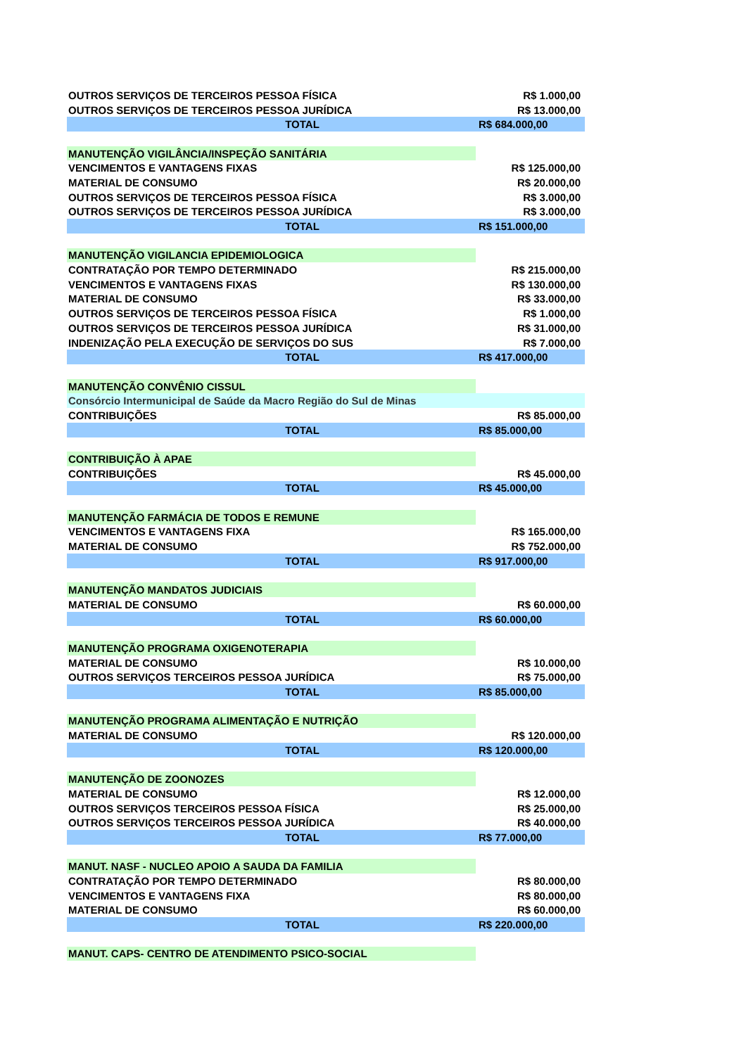| OUTROS SERVIÇOS DE TERCEIROS PESSOA FÍSICA | R$ 1.000,00 |
| OUTROS SERVIÇOS DE TERCEIROS PESSOA JURÍDICA | R$ 13.000,00 |
| TOTAL | R$ 684.000,00 |
| MANUTENÇÃO VIGILÂNCIA/INSPEÇÃO SANITÁRIA | |
| VENCIMENTOS E VANTAGENS FIXAS | R$ 125.000,00 |
| MATERIAL DE CONSUMO | R$ 20.000,00 |
| OUTROS SERVIÇOS DE TERCEIROS PESSOA FÍSICA | R$ 3.000,00 |
| OUTROS SERVIÇOS DE TERCEIROS PESSOA JURÍDICA | R$ 3.000,00 |
| TOTAL | R$ 151.000,00 |
| MANUTENÇÃO VIGILANCIA EPIDEMIOLOGICA | |
| CONTRATAÇÃO POR TEMPO DETERMINADO | R$ 215.000,00 |
| VENCIMENTOS E VANTAGENS FIXAS | R$ 130.000,00 |
| MATERIAL DE CONSUMO | R$ 33.000,00 |
| OUTROS SERVIÇOS DE TERCEIROS PESSOA FÍSICA | R$ 1.000,00 |
| OUTROS SERVIÇOS DE TERCEIROS PESSOA JURÍDICA | R$ 31.000,00 |
| INDENIZAÇÃO PELA EXECUÇÃO DE SERVIÇOS DO SUS | R$ 7.000,00 |
| TOTAL | R$ 417.000,00 |
| MANUTENÇÃO CONVÊNIO CISSUL | |
| Consórcio Intermunicipal de Saúde da Macro Região do Sul de Minas | |
| CONTRIBUIÇÕES | R$ 85.000,00 |
| TOTAL | R$ 85.000,00 |
| CONTRIBUIÇÃO À APAE | |
| CONTRIBUIÇÕES | R$ 45.000,00 |
| TOTAL | R$ 45.000,00 |
| MANUTENÇÃO FARMÁCIA DE TODOS E REMUNE | |
| VENCIMENTOS E VANTAGENS FIXA | R$ 165.000,00 |
| MATERIAL DE CONSUMO | R$ 752.000,00 |
| TOTAL | R$ 917.000,00 |
| MANUTENÇÃO MANDATOS JUDICIAIS | |
| MATERIAL DE CONSUMO | R$ 60.000,00 |
| TOTAL | R$ 60.000,00 |
| MANUTENÇÃO PROGRAMA OXIGENOTERAPIA | |
| MATERIAL DE CONSUMO | R$ 10.000,00 |
| OUTROS SERVIÇOS TERCEIROS PESSOA JURÍDICA | R$ 75.000,00 |
| TOTAL | R$ 85.000,00 |
| MANUTENÇÃO PROGRAMA ALIMENTAÇÃO E NUTRIÇÃO | |
| MATERIAL DE CONSUMO | R$ 120.000,00 |
| TOTAL | R$ 120.000,00 |
| MANUTENÇÃO DE ZOONOZES | |
| MATERIAL DE CONSUMO | R$ 12.000,00 |
| OUTROS SERVIÇOS TERCEIROS PESSOA FÍSICA | R$ 25.000,00 |
| OUTROS SERVIÇOS TERCEIROS PESSOA JURÍDICA | R$ 40.000,00 |
| TOTAL | R$ 77.000,00 |
| MANUT. NASF - NUCLEO APOIO A SAUDA DA FAMILIA | |
| CONTRATAÇÃO POR TEMPO DETERMINADO | R$ 80.000,00 |
| VENCIMENTOS E VANTAGENS FIXA | R$ 80.000,00 |
| MATERIAL DE CONSUMO | R$ 60.000,00 |
| TOTAL | R$ 220.000,00 |
| MANUT. CAPS- CENTRO DE ATENDIMENTO PSICO-SOCIAL | |